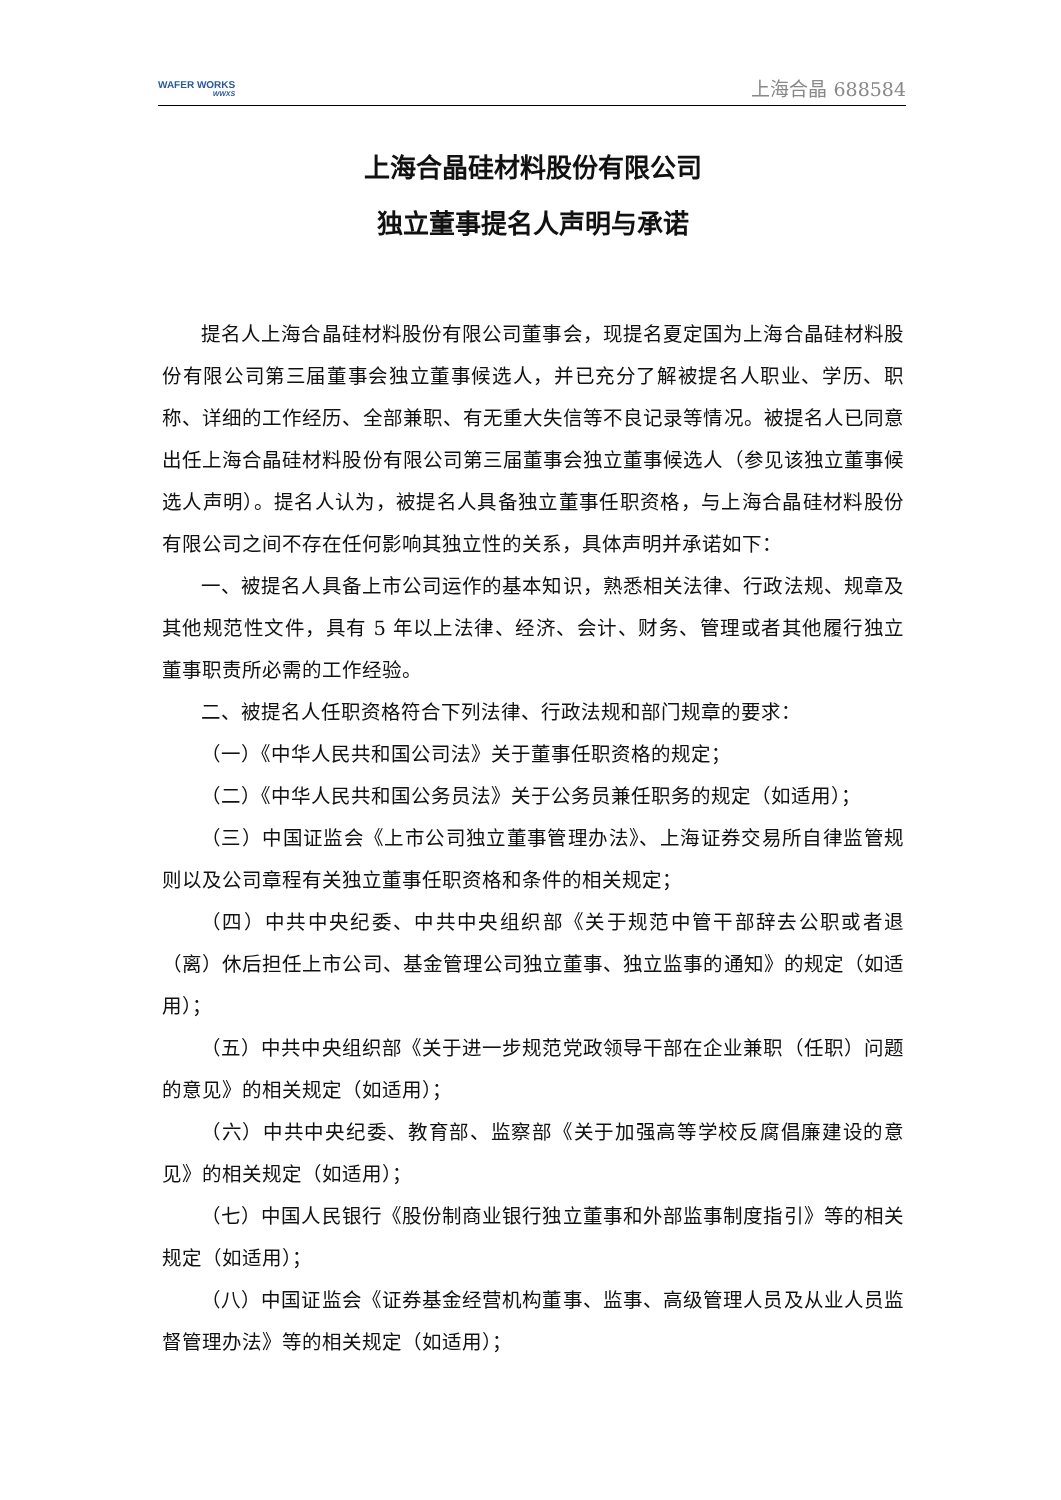WAFER WORKS
WWXS
上海合晶 688584
上海合晶硅材料股份有限公司
独立董事提名人声明与承诺
提名人上海合晶硅材料股份有限公司董事会，现提名夏定国为上海合晶硅材料股份有限公司第三届董事会独立董事候选人，并已充分了解被提名人职业、学历、职称、详细的工作经历、全部兼职、有无重大失信等不良记录等情况。被提名人已同意出任上海合晶硅材料股份有限公司第三届董事会独立董事候选人（参见该独立董事候选人声明）。提名人认为，被提名人具备独立董事任职资格，与上海合晶硅材料股份有限公司之间不存在任何影响其独立性的关系，具体声明并承诺如下：
一、被提名人具备上市公司运作的基本知识，熟悉相关法律、行政法规、规章及其他规范性文件，具有 5 年以上法律、经济、会计、财务、管理或者其他履行独立董事职责所必需的工作经验。
二、被提名人任职资格符合下列法律、行政法规和部门规章的要求：
（一）《中华人民共和国公司法》关于董事任职资格的规定；
（二）《中华人民共和国公务员法》关于公务员兼任职务的规定（如适用）；
（三）中国证监会《上市公司独立董事管理办法》、上海证券交易所自律监管规则以及公司章程有关独立董事任职资格和条件的相关规定；
（四）中共中央纪委、中共中央组织部《关于规范中管干部辞去公职或者退（离）休后担任上市公司、基金管理公司独立董事、独立监事的通知》的规定（如适用）；
（五）中共中央组织部《关于进一步规范党政领导干部在企业兼职（任职）问题的意见》的相关规定（如适用）；
（六）中共中央纪委、教育部、监察部《关于加强高等学校反腐倡廉建设的意见》的相关规定（如适用）；
（七）中国人民银行《股份制商业银行独立董事和外部监事制度指引》等的相关规定（如适用）；
（八）中国证监会《证券基金经营机构董事、监事、高级管理人员及从业人员监督管理办法》等的相关规定（如适用）；